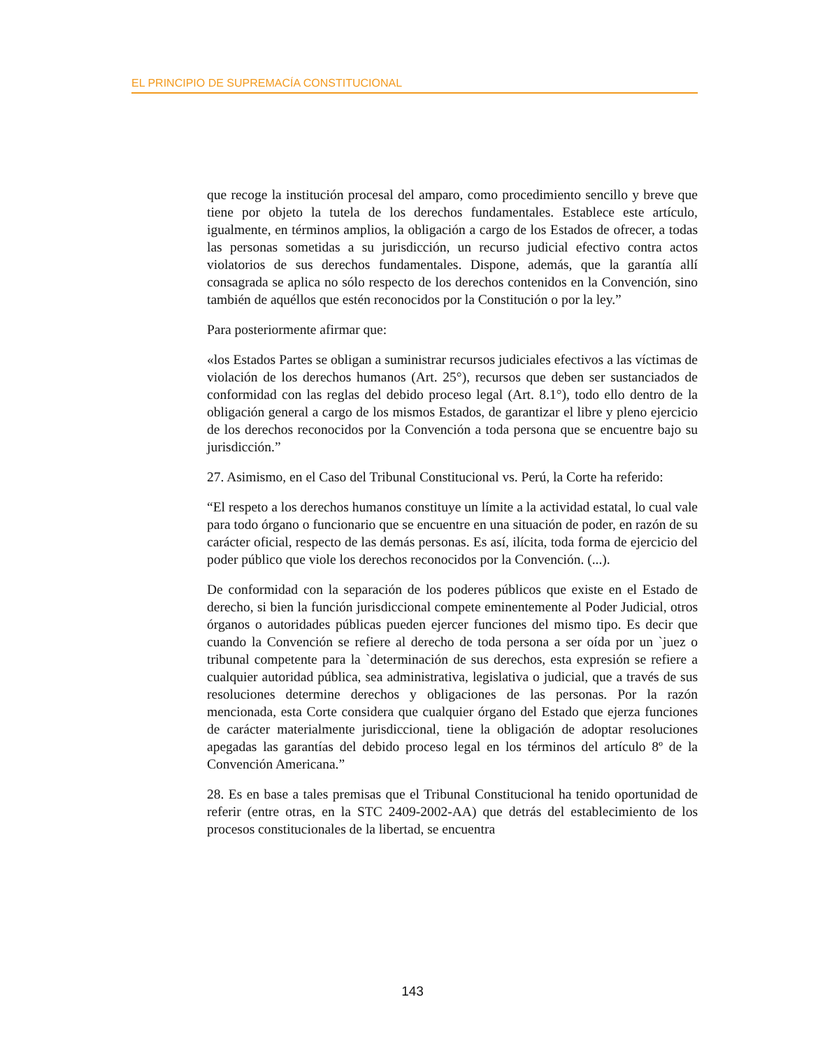EL PRINCIPIO DE SUPREMACÍA CONSTITUCIONAL
que recoge la institución procesal del amparo, como procedimiento sencillo y breve que tiene por objeto la tutela de los derechos fundamentales. Establece este artículo, igualmente, en términos amplios, la obligación a cargo de los Estados de ofrecer, a todas las personas sometidas a su jurisdicción, un recurso judicial efectivo contra actos violatorios de sus derechos fundamentales. Dispone, además, que la garantía allí consagrada se aplica no sólo respecto de los derechos contenidos en la Convención, sino también de aquéllos que estén reconocidos por la Constitución o por la ley.”
Para posteriormente afirmar que:
«los Estados Partes se obligan a suministrar recursos judiciales efectivos a las víctimas de violación de los derechos humanos (Art. 25°), recursos que deben ser sustanciados de conformidad con las reglas del debido proceso legal (Art. 8.1°), todo ello dentro de la obligación general a cargo de los mismos Estados, de garantizar el libre y pleno ejercicio de los derechos reconocidos por la Convención a toda persona que se encuentre bajo su jurisdicción.”
27. Asimismo, en el Caso del Tribunal Constitucional vs. Perú, la Corte ha referido:
“El respeto a los derechos humanos constituye un límite a la actividad estatal, lo cual vale para todo órgano o funcionario que se encuentre en una situación de poder, en razón de su carácter oficial, respecto de las demás personas. Es así, ilícita, toda forma de ejercicio del poder público que viole los derechos reconocidos por la Convención. (...).
De conformidad con la separación de los poderes públicos que existe en el Estado de derecho, si bien la función jurisdiccional compete eminentemente al Poder Judicial, otros órganos o autoridades públicas pueden ejercer funciones del mismo tipo. Es decir que cuando la Convención se refiere al derecho de toda persona a ser oída por un `juez o tribunal competente para la `determinación de sus derechos, esta expresión se refiere a cualquier autoridad pública, sea administrativa, legislativa o judicial, que a través de sus resoluciones determine derechos y obligaciones de las personas. Por la razón mencionada, esta Corte considera que cualquier órgano del Estado que ejerza funciones de carácter materialmente jurisdiccional, tiene la obligación de adoptar resoluciones apegadas las garantías del debido proceso legal en los términos del artículo 8º de la Convención Americana.”
28. Es en base a tales premisas que el Tribunal Constitucional ha tenido oportunidad de referir (entre otras, en la STC 2409-2002-AA) que detrás del establecimiento de los procesos constitucionales de la libertad, se encuentra
143